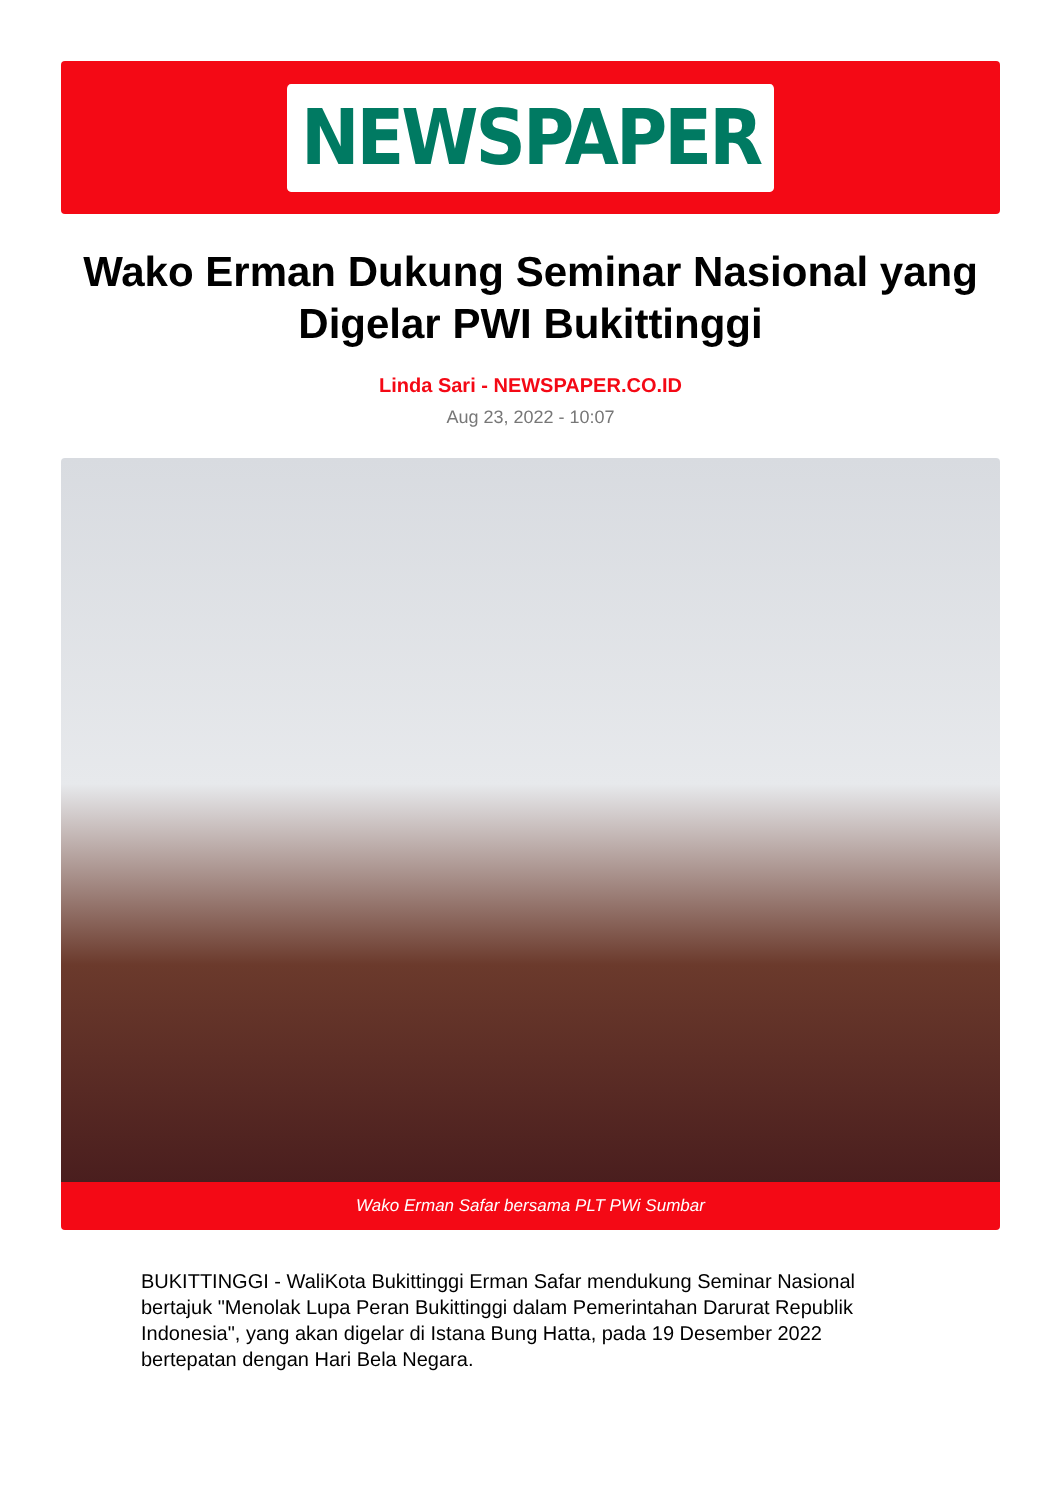NEWSPAPER
Wako Erman Dukung Seminar Nasional yang Digelar PWI Bukittinggi
Linda Sari - NEWSPAPER.CO.ID
Aug 23, 2022 - 10:07
Wako Erman Safar bersama PLT PWi Sumbar
BUKITTINGGI - WaliKota Bukittinggi Erman Safar mendukung Seminar Nasional bertajuk "Menolak Lupa Peran Bukittinggi dalam Pemerintahan Darurat Republik Indonesia", yang akan digelar di Istana Bung Hatta, pada 19 Desember 2022 bertepatan dengan Hari Bela Negara.